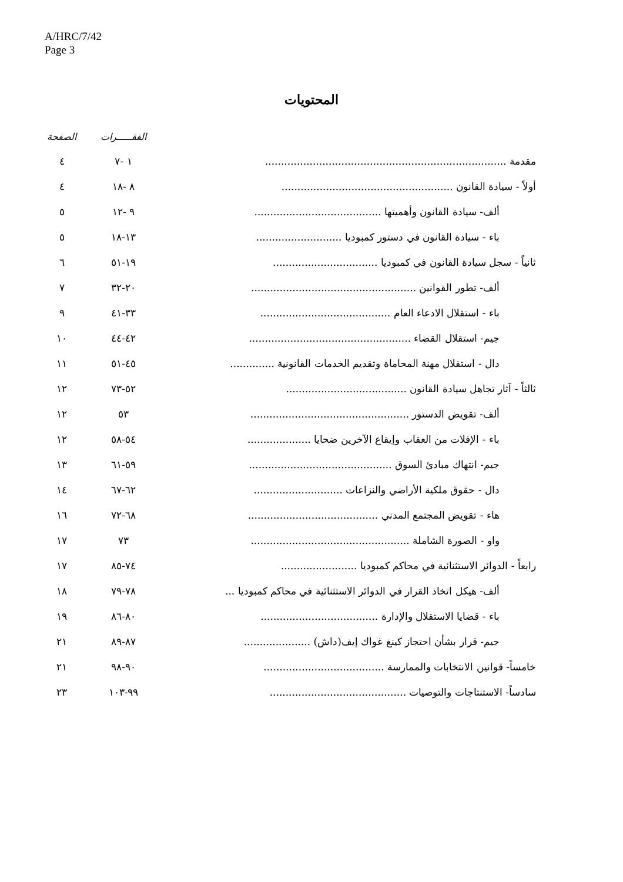A/HRC/7/42
Page 3
المحتويات
| | الفقـــــرات | الصفحة |
| --- | --- | --- |
| مقدمة ............................................................................ | ١ -٧ | ٤ |
| أولاً - سيادة القانون ...................................................... | ٨ -١٨ | ٤ |
| ألف- سيادة القانون وأهميتها ........................................ | ٩ -١٢ | ٥ |
| باء - سيادة القانون في دستور كمبوديا ........................... | ١٣-١٨ | ٥ |
| ثانياً - سجل سيادة القانون في كمبوديا ................................. | ١٩-٥١ | ٦ |
| ألف- تطور القوانين .................................................... | ٢٠-٣٢ | ٧ |
| باء - استقلال الادعاء العام ......................................... | ٣٣-٤١ | ٩ |
| جيم- استقلال القضاء ................................................... | ٤٢-٤٤ | ١٠ |
| دال - استقلال مهنة المحاماة وتقديم الخدمات القانونية .............. | ٤٥-٥١ | ١١ |
| ثالثاً - آثار تجاهل سيادة القانون ...................................... | ٥٢-٧٣ | ١٢ |
| ألف- تقويض الدستور .................................................. | ٥٣ | ١٢ |
| باء - الإفلات من العقاب وإيقاع الآخرين ضحايا .................... | ٥٤-٥٨ | ١٢ |
| جيم- انتهاك مبادئ السوق ............................................. | ٥٩-٦١ | ١٣ |
| دال - حقوق ملكية الأراضي والنزاعات ............................ | ٦٢-٦٧ | ١٤ |
| هاء - تقويض المجتمع المدني ......................................... | ٦٨-٧٢ | ١٦ |
| واو - الصورة الشاملة .................................................. | ٧٣ | ١٧ |
| رابعاً - الدوائر الاستثنائية في محاكم كمبوديا ........................ | ٧٤-٨٥ | ١٧ |
| ألف- هيكل اتخاذ القرار في الدوائر الاستثنائية في محاكم كمبوديا ... | ٧٨-٧٩ | ١٨ |
| باء - قضايا الاستقلال والإدارة ..................................... | ٨٠-٨٦ | ١٩ |
| جيم- قرار بشأن احتجاز كينغ غواك إيف(داش) ..................... | ٨٧-٨٩ | ٢١ |
| خامساً- قوانين الانتخابات والممارسة ...................................... | ٩٠-٩٨ | ٢١ |
| سادساً- الاستنتاجات والتوصيات ........................................... | ٩٩-١٠٣ | ٢٣ |